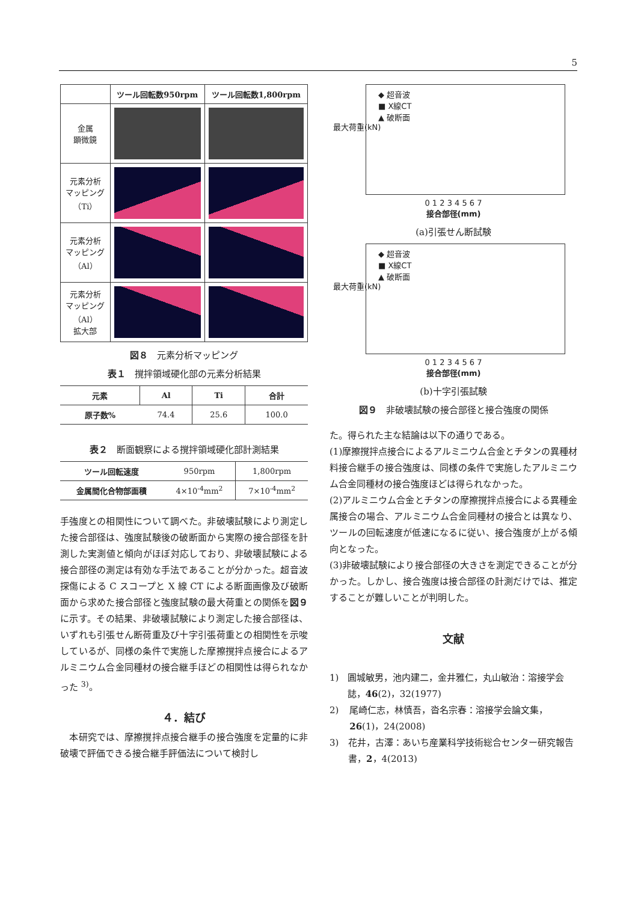5
| | ツール回転数950rpm | ツール回転数1,800rpm |
| --- | --- | --- |
| 金属 顕微鏡 | | |
| 元素分析 マッピング （Ti） | | |
| 元素分析 マッピング （Al） | | |
| 元素分析 マッピング （Al） 拡大部 | | |
図８　元素分析マッピング
表１　撹拌領域硬化部の元素分析結果
| 元素 | Al | Ti | 合計 |
| --- | --- | --- | --- |
| 原子数% | 74.4 | 25.6 | 100.0 |
表２　断面観察による撹拌領域硬化部計測結果
| ツール回転速度 | 950rpm | 1,800rpm |
| 金属間化合物部面積 | 4×10<sup>-4</sup>mm<sup>2</sup> | 7×10<sup>-4</sup>mm<sup>2</sup> |
手強度との相関性について調べた。非破壊試験により測定した接合部径は、強度試験後の破断面から実際の接合部径を計測した実測値と傾向がほぼ対応しており、非破壊試験による接合部径の測定は有効な手法であることが分かった。超音波探傷による C スコープと X 線 CT による断面画像及び破断面から求めた接合部径と強度試験の最大荷重との関係を図９に示す。その結果、非破壊試験により測定した接合部径は、いずれも引張せん断荷重及び十字引張荷重との相関性を示唆しているが、同様の条件で実施した摩擦撹拌点接合によるアルミニウム合金同種材の接合継手ほどの相関性は得られなかった <sup>3)</sup>。
４．結び
　本研究では、摩擦撹拌点接合継手の接合強度を定量的に非破壊で評価できる接合継手評価法について検討し
◆ 超音波
■ X線CT
▲ 破断面
最大荷重(kN)
0 1 2 3 4 5 6 7
接合部径(mm)
(a)引張せん断試験
◆ 超音波
■ X線CT
▲ 破断面
最大荷重(kN)
0 1 2 3 4 5 6 7
接合部径(mm)
(b)十字引張試験
図９　非破壊試験の接合部径と接合強度の関係
た。得られた主な結論は以下の通りである。
(1)摩擦撹拌点接合によるアルミニウム合金とチタンの異種材料接合継手の接合強度は、同様の条件で実施したアルミニウム合金同種材の接合強度ほどは得られなかった。
(2)アルミニウム合金とチタンの摩擦撹拌点接合による異種金属接合の場合、アルミニウム合金同種材の接合とは異なり、ツールの回転速度が低速になるに従い、接合強度が上がる傾向となった。
(3)非破壊試験により接合部径の大きさを測定できることが分かった。しかし、接合強度は接合部径の計測だけでは、推定することが難しいことが判明した。
文献
1) 圓城敏男，池内建二，金井雅仁，丸山敏治：溶接学会誌，46(2)，32(1977)
2) 尾崎仁志，林慎吾，沓名宗春：溶接学会論文集，26(1)，24(2008)
3) 花井，古澤：あいち産業科学技術総合センター研究報告書，2，4(2013)